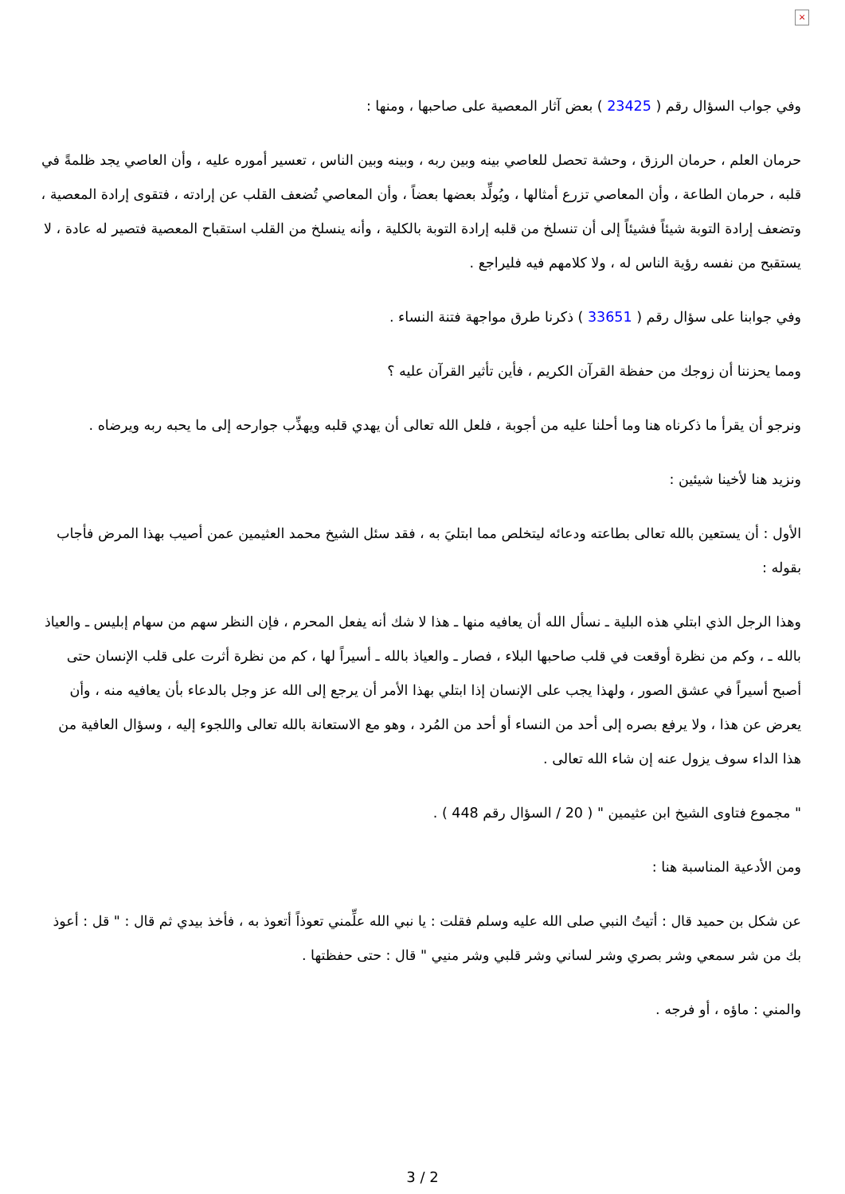×
وفي جواب السؤال رقم ( 23425 ) بعض آثار المعصية على صاحبها ، ومنها :
حرمان العلم ، حرمان الرزق ، وحشة تحصل للعاصي بينه وبين ربه ، وبينه وبين الناس ، تعسير أموره عليه ، وأن العاصي يجد ظلمةً في قلبه ، حرمان الطاعة ، وأن المعاصي تزرع أمثالها ، ويُولِّد بعضها بعضاً ، وأن المعاصي تُضعف القلب عن إرادته ، فتقوى إرادة المعصية ، وتضعف إرادة التوبة شيئاً فشيئاً إلى أن تنسلخ من قلبه إرادة التوبة بالكلية ، وأنه ينسلخ من القلب استقباح المعصية فتصير له عادة ، لا يستقبح من نفسه رؤية الناس له ، ولا كلامهم فيه فليراجع .
وفي جوابنا على سؤال رقم ( 33651 ) ذكرنا طرق مواجهة فتنة النساء .
ومما يحزننا أن زوجك من حفظة القرآن الكريم ، فأين تأثير القرآن عليه ؟
ونرجو أن يقرأ ما ذكرناه هنا وما أحلنا عليه من أجوبة ، فلعل الله تعالى أن يهدي قلبه ويهذِّب جوارحه إلى ما يحبه ربه ويرضاه .
ونزيد هنا لأخينا شيئين :
الأول : أن يستعين بالله تعالى بطاعته ودعائه ليتخلص مما ابتليَ به ، فقد سئل الشيخ محمد العثيمين عمن أصيب بهذا المرض فأجاب بقوله :
وهذا الرجل الذي ابتلي هذه البلية ـ نسأل الله أن يعافيه منها ـ هذا لا شك أنه يفعل المحرم ، فإن النظر سهم من سهام إبليس ـ والعياذ بالله ـ ، وكم من نظرة أوقعت في قلب صاحبها البلاء ، فصار ـ والعياذ بالله ـ أسيراً لها ، كم من نظرة أثرت على قلب الإنسان حتى أصبح أسيراً في عشق الصور ، ولهذا يجب على الإنسان إذا ابتلي بهذا الأمر أن يرجع إلى الله عز وجل بالدعاء بأن يعافيه منه ، وأن يعرض عن هذا ، ولا يرفع بصره إلى أحد من النساء أو أحد من المُرد ، وهو مع الاستعانة بالله تعالى واللجوء إليه ، وسؤال العافية من هذا الداء سوف يزول عنه إن شاء الله تعالى .
" مجموع فتاوى الشيخ ابن عثيمين " ( 20 / السؤال رقم 448 ) .
ومن الأدعية المناسبة هنا :
عن شكل بن حميد قال : أتيتُ النبي صلى الله عليه وسلم فقلت : يا نبي الله علِّمني تعوذاً أتعوذ به ، فأخذ بيدي ثم قال : " قل : أعوذ بك من شر سمعي وشر بصري وشر لساني وشر قلبي وشر منيي " قال : حتى حفظتها .
والمني : ماؤه ، أو فرجه .
3 / 2